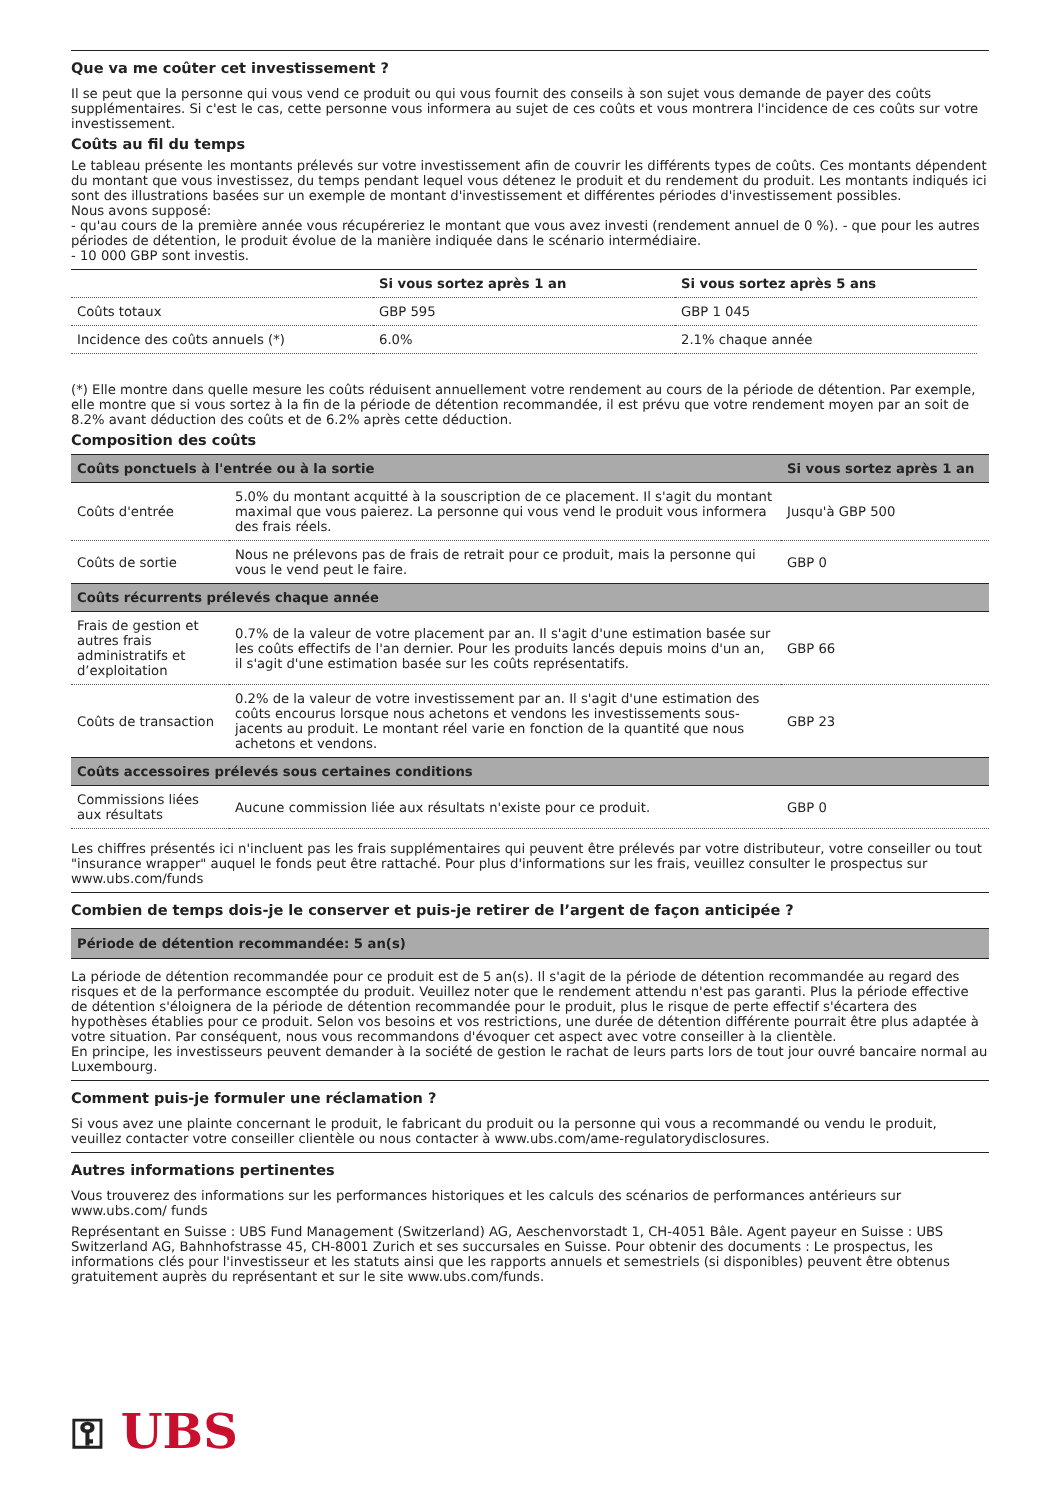Que va me coûter cet investissement ?
Il se peut que la personne qui vous vend ce produit ou qui vous fournit des conseils à son sujet vous demande de payer des coûts supplémentaires. Si c'est le cas, cette personne vous informera au sujet de ces coûts et vous montrera l'incidence de ces coûts sur votre investissement.
Coûts au fil du temps
Le tableau présente les montants prélevés sur votre investissement afin de couvrir les différents types de coûts. Ces montants dépendent du montant que vous investissez, du temps pendant lequel vous détenez le produit et du rendement du produit. Les montants indiqués ici sont des illustrations basées sur un exemple de montant d'investissement et différentes périodes d'investissement possibles.
Nous avons supposé:
- qu'au cours de la première année vous récupéreriez le montant que vous avez investi (rendement annuel de 0 %). - que pour les autres périodes de détention, le produit évolue de la manière indiquée dans le scénario intermédiaire.
- 10 000 GBP sont investis.
| | Si vous sortez après 1 an | Si vous sortez après 5 ans |
| --- | --- | --- |
| Coûts totaux | GBP 595 | GBP 1 045 |
| Incidence des coûts annuels (*) | 6.0% | 2.1% chaque année |
(*) Elle montre dans quelle mesure les coûts réduisent annuellement votre rendement au cours de la période de détention. Par exemple, elle montre que si vous sortez à la fin de la période de détention recommandée, il est prévu que votre rendement moyen par an soit de 8.2% avant déduction des coûts et de 6.2% après cette déduction.
Composition des coûts
| Coûts ponctuels à l'entrée ou à la sortie | | Si vous sortez après 1 an |
| Coûts d'entrée | 5.0% du montant acquitté à la souscription de ce placement. Il s'agit du montant maximal que vous paierez. La personne qui vous vend le produit vous informera des frais réels. | Jusqu'à GBP 500 |
| Coûts de sortie | Nous ne prélevons pas de frais de retrait pour ce produit, mais la personne qui vous le vend peut le faire. | GBP 0 |
| Coûts récurrents prélevés chaque année | | |
| Frais de gestion et autres frais administratifs et d’exploitation | 0.7% de la valeur de votre placement par an. Il s'agit d'une estimation basée sur les coûts effectifs de l'an dernier. Pour les produits lancés depuis moins d'un an, il s'agit d'une estimation basée sur les coûts représentatifs. | GBP 66 |
| Coûts de transaction | 0.2% de la valeur de votre investissement par an. Il s'agit d'une estimation des coûts encourus lorsque nous achetons et vendons les investissements sous-jacents au produit. Le montant réel varie en fonction de la quantité que nous achetons et vendons. | GBP 23 |
| Coûts accessoires prélevés sous certaines conditions | | |
| Commissions liées aux résultats | Aucune commission liée aux résultats n'existe pour ce produit. | GBP 0 |
Les chiffres présentés ici n'incluent pas les frais supplémentaires qui peuvent être prélevés par votre distributeur, votre conseiller ou tout "insurance wrapper" auquel le fonds peut être rattaché. Pour plus d'informations sur les frais, veuillez consulter le prospectus sur www.ubs.com/funds
Combien de temps dois-je le conserver et puis-je retirer de l’argent de façon anticipée ?
Période de détention recommandée: 5 an(s)
La période de détention recommandée pour ce produit est de 5 an(s). Il s'agit de la période de détention recommandée au regard des risques et de la performance escomptée du produit. Veuillez noter que le rendement attendu n'est pas garanti. Plus la période effective de détention s'éloignera de la période de détention recommandée pour le produit, plus le risque de perte effectif s'écartera des hypothèses établies pour ce produit. Selon vos besoins et vos restrictions, une durée de détention différente pourrait être plus adaptée à votre situation. Par conséquent, nous vous recommandons d'évoquer cet aspect avec votre conseiller à la clientèle.
En principe, les investisseurs peuvent demander à la société de gestion le rachat de leurs parts lors de tout jour ouvré bancaire normal au Luxembourg.
Comment puis-je formuler une réclamation ?
Si vous avez une plainte concernant le produit, le fabricant du produit ou la personne qui vous a recommandé ou vendu le produit, veuillez contacter votre conseiller clientèle ou nous contacter à www.ubs.com/ame-regulatorydisclosures.
Autres informations pertinentes
Vous trouverez des informations sur les performances historiques et les calculs des scénarios de performances antérieurs sur www.ubs.com/ funds
Représentant en Suisse : UBS Fund Management (Switzerland) AG, Aeschenvorstadt 1, CH-4051 Bâle. Agent payeur en Suisse : UBS Switzerland AG, Bahnhofstrasse 45, CH-8001 Zurich et ses succursales en Suisse. Pour obtenir des documents : Le prospectus, les informations clés pour l'investisseur et les statuts ainsi que les rapports annuels et semestriels (si disponibles) peuvent être obtenus gratuitement auprès du représentant et sur le site www.ubs.com/funds.
⚿ UBS